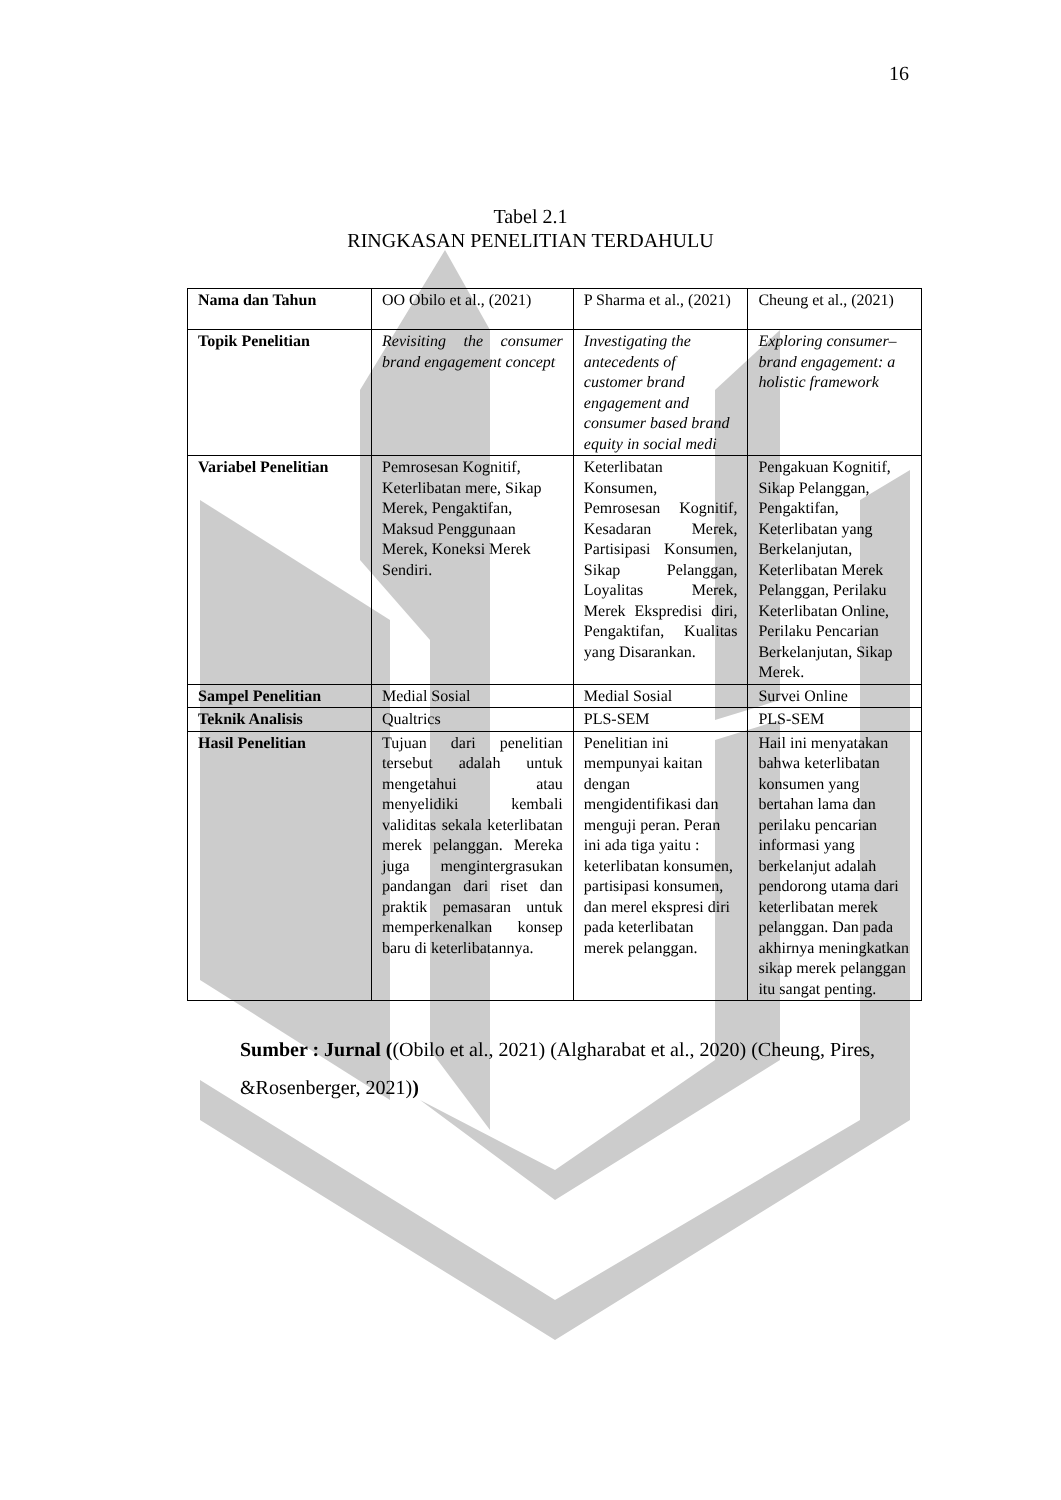16
Tabel 2.1
RINGKASAN PENELITIAN TERDAHULU
| Nama dan Tahun | OO Obilo et al., (2021) | P Sharma et al., (2021) | Cheung et al., (2021) |
| Topik Penelitian | Revisiting the consumer brand engagement concept | Investigating the antecedents of customer brand engagement and consumer based brand equity in social medi | Exploring consumer–brand engagement: a holistic framework |
| Variabel Penelitian | Pemrosesan Kognitif, Keterlibatan mere, Sikap Merek, Pengaktifan, Maksud Penggunaan Merek, Koneksi Merek Sendiri. | Keterlibatan Konsumen, Pemrosesan Kognitif, Kesadaran Merek, Partisipasi Konsumen, Sikap Pelanggan, Loyalitas Merek, Merek Ekspredisi diri, Pengaktifan, Kualitas yang Disarankan. | Pengakuan Kognitif, Sikap Pelanggan, Pengaktifan, Keterlibatan yang Berkelanjutan, Keterlibatan Merek Pelanggan, Perilaku Keterlibatan Online, Perilaku Pencarian Berkelanjutan, Sikap Merek. |
| Sampel Penelitian | Medial Sosial | Medial Sosial | Survei Online |
| Teknik Analisis | Qualtrics | PLS-SEM | PLS-SEM |
| Hasil Penelitian | Tujuan dari penelitian tersebut adalah untuk mengetahui atau menyelidiki kembali validitas sekala keterlibatan merek pelanggan. Mereka juga mengintergrasukan pandangan dari riset dan praktik pemasaran untuk memperkenalkan konsep baru di keterlibatannya. | Penelitian ini mempunyai kaitan dengan mengidentifikasi dan menguji peran. Peran ini ada tiga yaitu : keterlibatan konsumen, partisipasi konsumen, dan merel ekspresi diri pada keterlibatan merek pelanggan. | Hail ini menyatakan bahwa keterlibatan konsumen yang bertahan lama dan perilaku pencarian informasi yang berkelanjut adalah pendorong utama dari keterlibatan merek pelanggan. Dan pada akhirnya meningkatkan sikap merek pelanggan itu sangat penting. |
Sumber : Jurnal ((Obilo et al., 2021) (Algharabat et al., 2020) (Cheung, Pires, &Rosenberger, 2021))